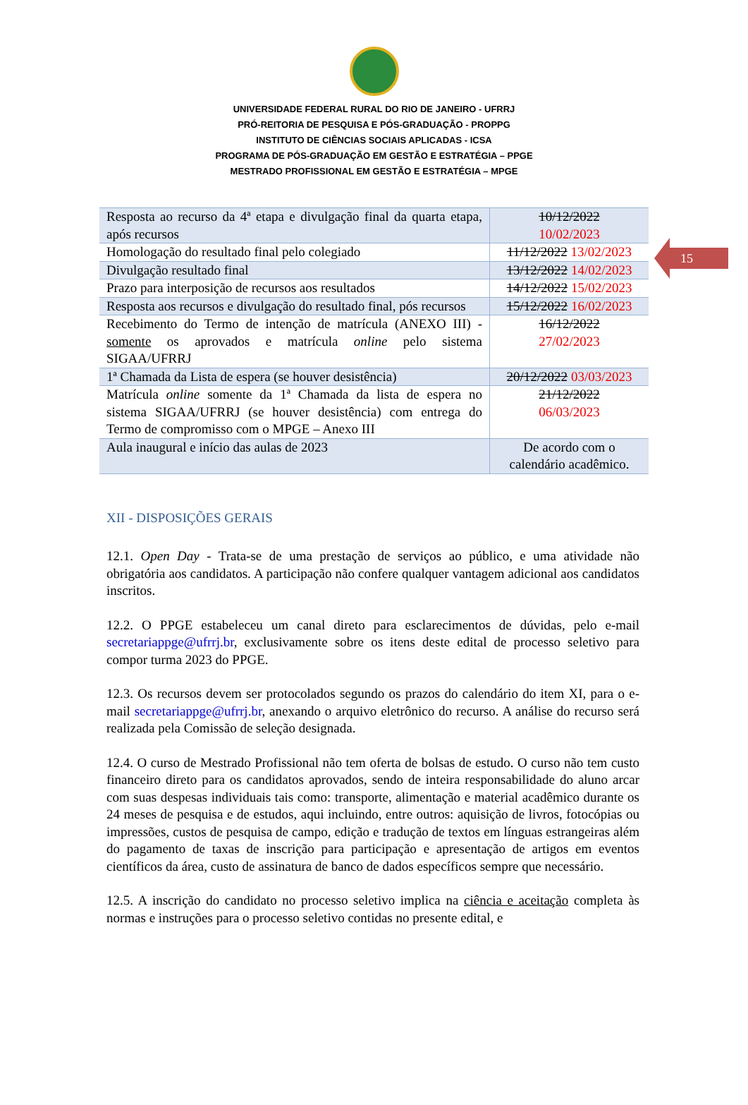UNIVERSIDADE FEDERAL RURAL DO RIO DE JANEIRO - UFRRJ
PRÓ-REITORIA DE PESQUISA E PÓS-GRADUAÇÃO - PROPPG
INSTITUTO DE CIÊNCIAS SOCIAIS APLICADAS - ICSA
PROGRAMA DE PÓS-GRADUAÇÃO EM GESTÃO E ESTRATÉGIA – PPGE
MESTRADO PROFISSIONAL EM GESTÃO E ESTRATÉGIA – MPGE
15
| Resposta ao recurso da 4ª etapa e divulgação final da quarta etapa, após recursos | 10/12/2022 10/02/2023 |
| Homologação do resultado final pelo colegiado | 11/12/2022 13/02/2023 |
| Divulgação resultado final | 13/12/2022 14/02/2023 |
| Prazo para interposição de recursos aos resultados | 14/12/2022 15/02/2023 |
| Resposta aos recursos e divulgação do resultado final, pós recursos | 15/12/2022 16/02/2023 |
| Recebimento do Termo de intenção de matrícula (ANEXO III) - somente os aprovados e matrícula online pelo sistema SIGAA/UFRRJ | 16/12/2022 27/02/2023 |
| 1ª Chamada da Lista de espera (se houver desistência) | 20/12/2022 03/03/2023 |
| Matrícula online somente da 1ª Chamada da lista de espera no sistema SIGAA/UFRRJ (se houver desistência) com entrega do Termo de compromisso com o MPGE – Anexo III | 21/12/2022 06/03/2023 |
| Aula inaugural e início das aulas de 2023 | De acordo com o calendário acadêmico. |
XII - DISPOSIÇÕES GERAIS
12.1. Open Day - Trata-se de uma prestação de serviços ao público, e uma atividade não obrigatória aos candidatos. A participação não confere qualquer vantagem adicional aos candidatos inscritos.
12.2. O PPGE estabeleceu um canal direto para esclarecimentos de dúvidas, pelo e-mail secretariappge@ufrrj.br, exclusivamente sobre os itens deste edital de processo seletivo para compor turma 2023 do PPGE.
12.3. Os recursos devem ser protocolados segundo os prazos do calendário do item XI, para o e-mail secretariappge@ufrrj.br, anexando o arquivo eletrônico do recurso. A análise do recurso será realizada pela Comissão de seleção designada.
12.4. O curso de Mestrado Profissional não tem oferta de bolsas de estudo. O curso não tem custo financeiro direto para os candidatos aprovados, sendo de inteira responsabilidade do aluno arcar com suas despesas individuais tais como: transporte, alimentação e material acadêmico durante os 24 meses de pesquisa e de estudos, aqui incluindo, entre outros: aquisição de livros, fotocópias ou impressões, custos de pesquisa de campo, edição e tradução de textos em línguas estrangeiras além do pagamento de taxas de inscrição para participação e apresentação de artigos em eventos científicos da área, custo de assinatura de banco de dados específicos sempre que necessário.
12.5. A inscrição do candidato no processo seletivo implica na ciência e aceitação completa às normas e instruções para o processo seletivo contidas no presente edital, e